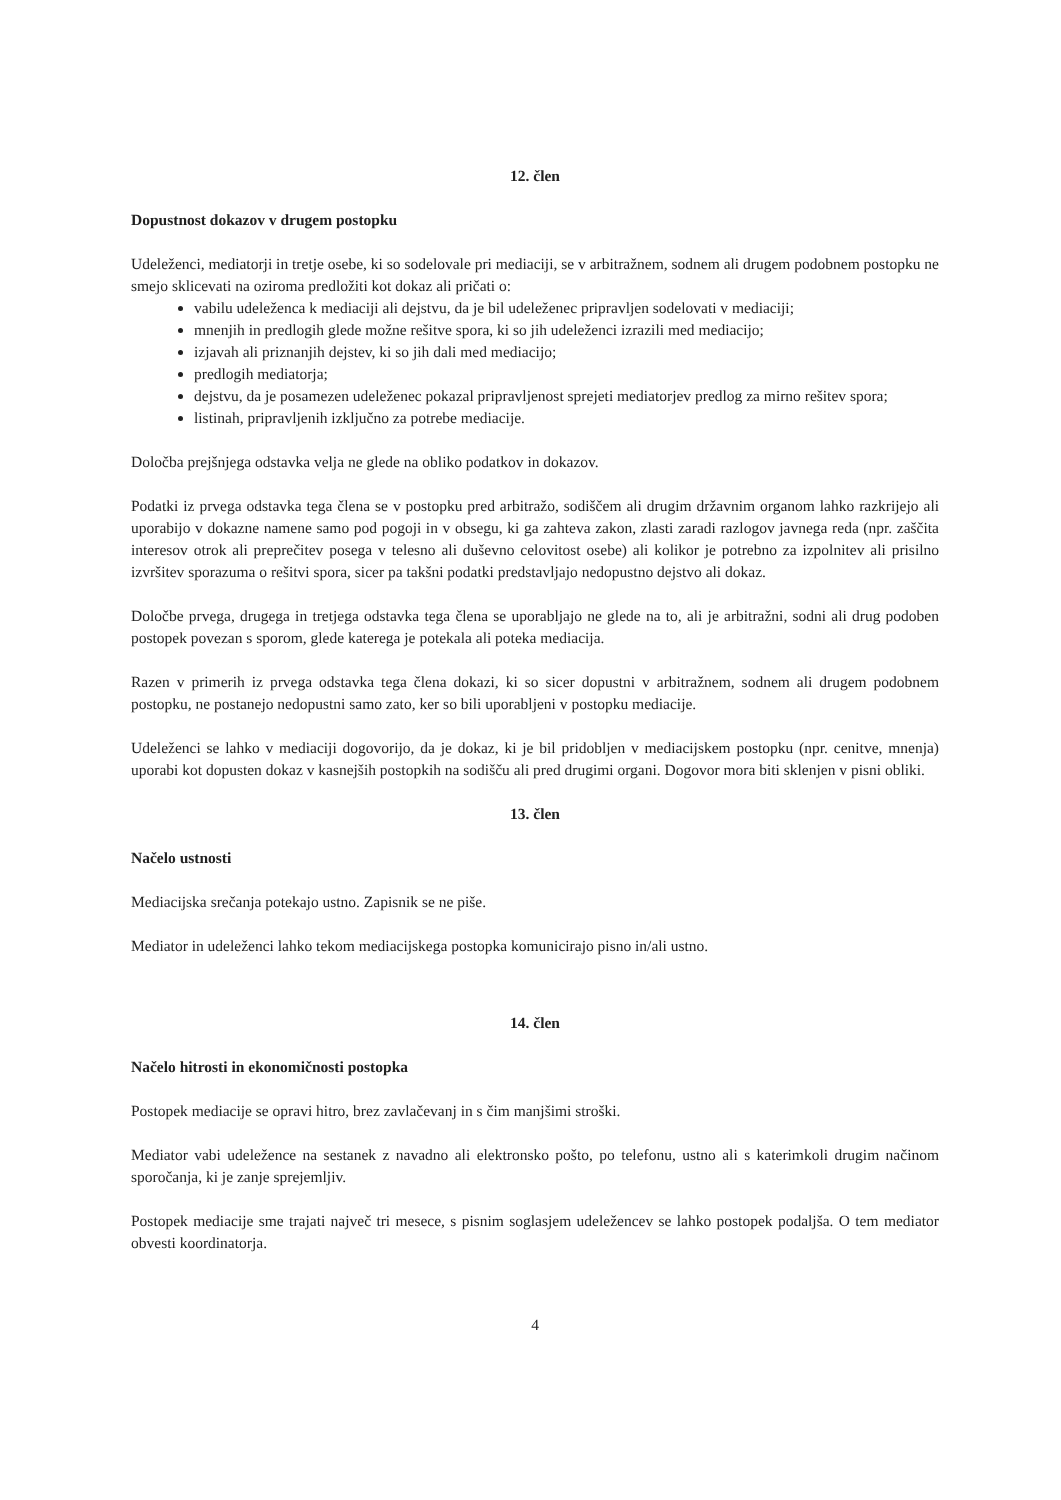12. člen
Dopustnost dokazov v drugem postopku
Udeleženci, mediatorji in tretje osebe, ki so sodelovale pri mediaciji, se v arbitražnem, sodnem ali drugem podobnem postopku ne smejo sklicevati na oziroma predložiti kot dokaz ali pričati o:
vabilu udeleženca k mediaciji ali dejstvu, da je bil udeleženec pripravljen sodelovati v mediaciji;
mnenjih in predlogih glede možne rešitve spora, ki so jih udeleženci izrazili med mediacijo;
izjavah ali priznanjih dejstev, ki so jih dali med mediacijo;
predlogih mediatorja;
dejstvu, da je posamezen udeleženec pokazal pripravljenost sprejeti mediatorjev predlog za mirno rešitev spora;
listinah, pripravljenih izključno za potrebe mediacije.
Določba prejšnjega odstavka velja ne glede na obliko podatkov in dokazov.
Podatki iz prvega odstavka tega člena se v postopku pred arbitražo, sodiščem ali drugim državnim organom lahko razkrijejo ali uporabijo v dokazne namene samo pod pogoji in v obsegu, ki ga zahteva zakon, zlasti zaradi razlogov javnega reda (npr. zaščita interesov otrok ali preprečitev posega v telesno ali duševno celovitost osebe) ali kolikor je potrebno za izpolnitev ali prisilno izvršitev sporazuma o rešitvi spora, sicer pa takšni podatki predstavljajo nedopustno dejstvo ali dokaz.
Določbe prvega, drugega in tretjega odstavka tega člena se uporabljajo ne glede na to, ali je arbitražni, sodni ali drug podoben postopek povezan s sporom, glede katerega je potekala ali poteka mediacija.
Razen v primerih iz prvega odstavka tega člena dokazi, ki so sicer dopustni v arbitražnem, sodnem ali drugem podobnem postopku, ne postanejo nedopustni samo zato, ker so bili uporabljeni v postopku mediacije.
Udeleženci se lahko v mediaciji dogovorijo, da je dokaz, ki je bil pridobljen v mediacijskem postopku (npr. cenitve, mnenja) uporabi kot dopusten dokaz v kasnejših postopkih na sodišču ali pred drugimi organi. Dogovor mora biti sklenjen v pisni obliki.
13. člen
Načelo ustnosti
Mediacijska srečanja potekajo ustno. Zapisnik se ne piše.
Mediator in udeleženci lahko tekom mediacijskega postopka komunicirajo pisno in/ali ustno.
14. člen
Načelo hitrosti in ekonomičnosti postopka
Postopek mediacije se opravi hitro, brez zavlačevanj in s čim manjšimi stroški.
Mediator vabi udeležence na sestanek z navadno ali elektronsko pošto, po telefonu, ustno ali s katerimkoli drugim načinom sporočanja, ki je zanje sprejemljiv.
Postopek mediacije sme trajati največ tri mesece, s pisnim soglasjem udeležencev se lahko postopek podaljša. O tem mediator obvesti koordinatorja.
4